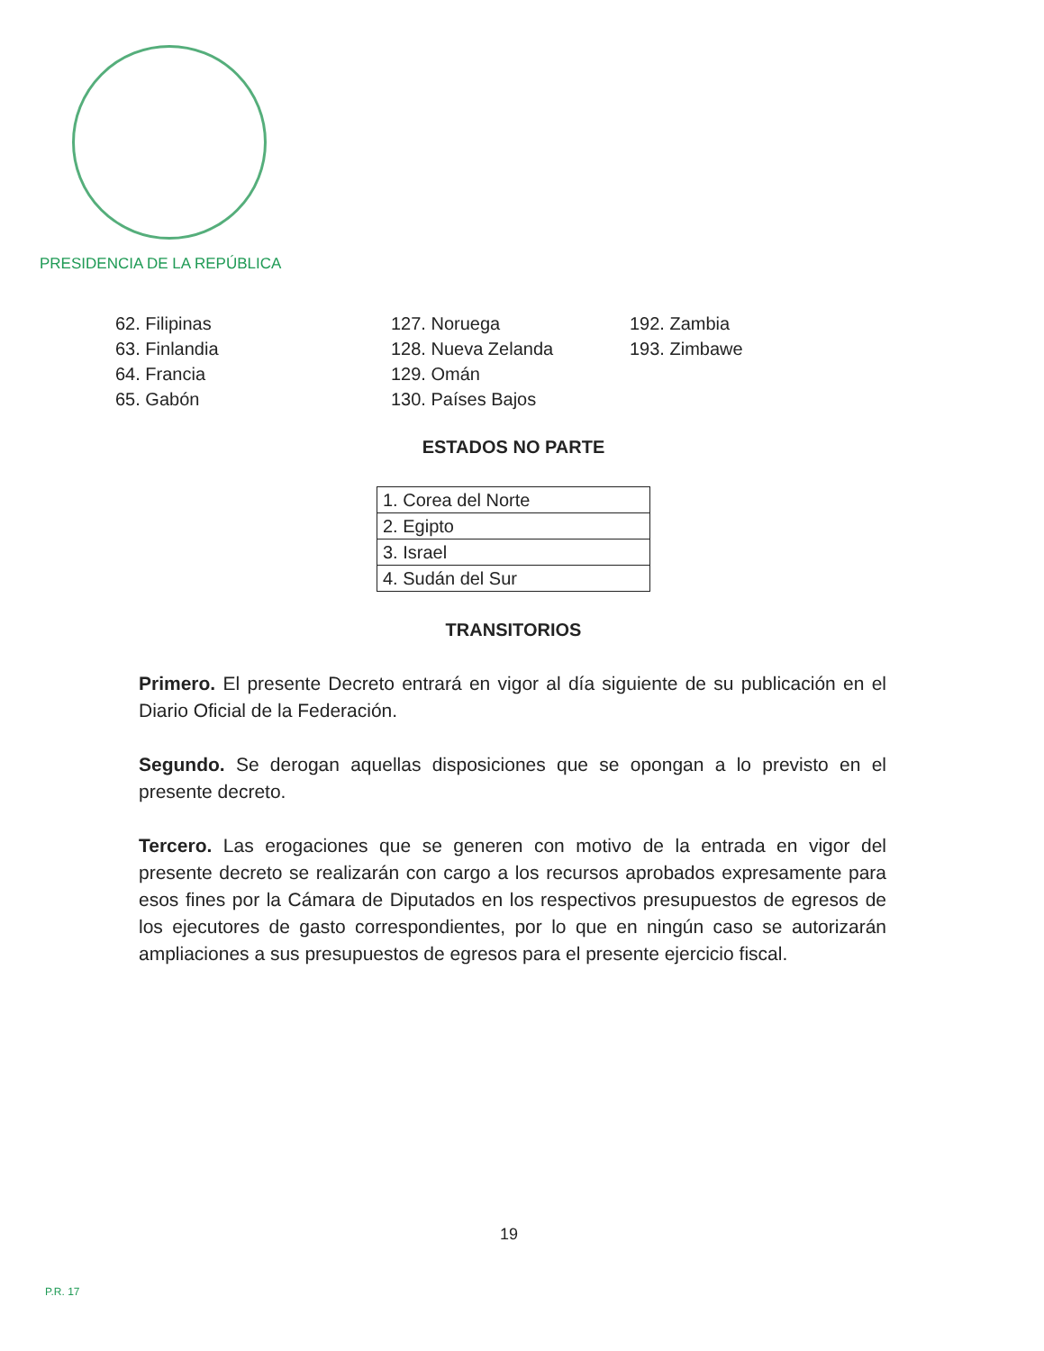PRESIDENCIA DE LA REPÚBLICA
62. Filipinas
63. Finlandia
64. Francia
65. Gabón
127. Noruega
128. Nueva Zelanda
129. Omán
130. Países Bajos
192. Zambia
193. Zimbawe
ESTADOS NO PARTE
| 1. Corea del Norte |
| 2. Egipto |
| 3. Israel |
| 4. Sudán del Sur |
TRANSITORIOS
Primero. El presente Decreto entrará en vigor al día siguiente de su publicación en el Diario Oficial de la Federación.
Segundo. Se derogan aquellas disposiciones que se opongan a lo previsto en el presente decreto.
Tercero. Las erogaciones que se generen con motivo de la entrada en vigor del presente decreto se realizarán con cargo a los recursos aprobados expresamente para esos fines por la Cámara de Diputados en los respectivos presupuestos de egresos de los ejecutores de gasto correspondientes, por lo que en ningún caso se autorizarán ampliaciones a sus presupuestos de egresos para el presente ejercicio fiscal.
19
P.R. 17